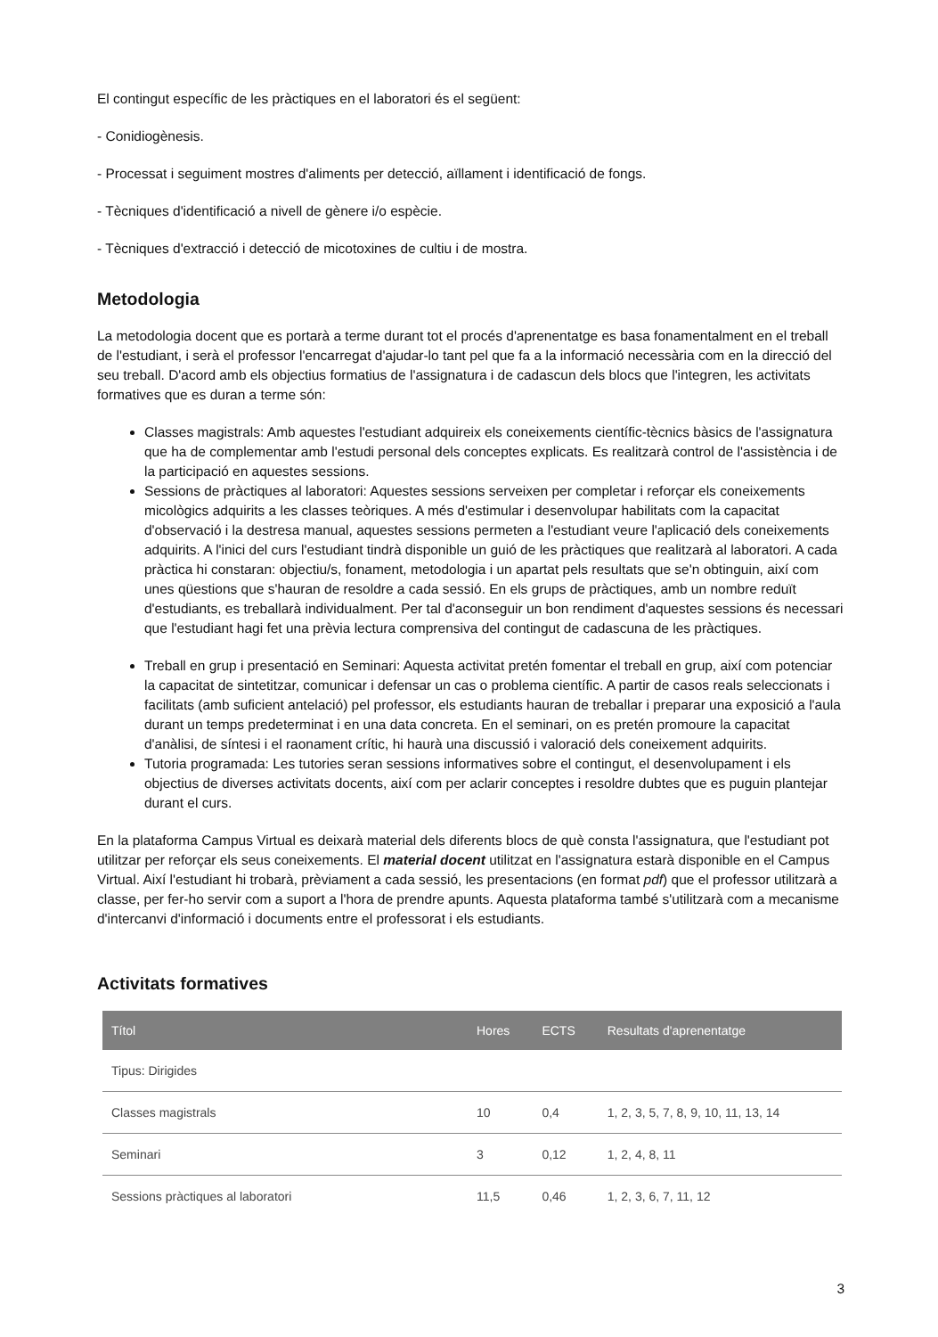El contingut específic de les pràctiques en el laboratori és el següent:
- Conidiogènesis.
- Processat i seguiment mostres d'aliments per detecció, aïllament i identificació de fongs.
- Tècniques d'identificació a nivell de gènere i/o espècie.
- Tècniques d'extracció i detecció de micotoxines de cultiu i de mostra.
Metodologia
La metodologia docent que es portarà a terme durant tot el procés d'aprenentatge es basa fonamentalment en el treball de l'estudiant, i serà el professor l'encarregat d'ajudar-lo tant pel que fa a la informació necessària com en la direcció del seu treball. D'acord amb els objectius formatius de l'assignatura i de cadascun dels blocs que l'integren, les activitats formatives que es duran a terme són:
Classes magistrals: Amb aquestes l'estudiant adquireix els coneixements científic-tècnics bàsics de l'assignatura que ha de complementar amb l'estudi personal dels conceptes explicats. Es realitzarà control de l'assistència i de la participació en aquestes sessions.
Sessions de pràctiques al laboratori: Aquestes sessions serveixen per completar i reforçar els coneixements micològics adquirits a les classes teòriques. A més d'estimular i desenvolupar habilitats com la capacitat d'observació i la destresa manual, aquestes sessions permeten a l'estudiant veure l'aplicació dels coneixements adquirits. A l'inici del curs l'estudiant tindrà disponible un guió de les pràctiques que realitzarà al laboratori. A cada pràctica hi constaran: objectiu/s, fonament, metodologia i un apartat pels resultats que se'n obtinguin, així com unes qüestions que s'hauran de resoldre a cada sessió. En els grups de pràctiques, amb un nombre reduït d'estudiants, es treballarà individualment. Per tal d'aconseguir un bon rendiment d'aquestes sessions és necessari que l'estudiant hagi fet una prèvia lectura comprensiva del contingut de cadascuna de les pràctiques.
Treball en grup i presentació en Seminari: Aquesta activitat pretén fomentar el treball en grup, així com potenciar la capacitat de sintetitzar, comunicar i defensar un cas o problema científic. A partir de casos reals seleccionats i facilitats (amb suficient antelació) pel professor, els estudiants hauran de treballar i preparar una exposició a l'aula durant un temps predeterminat i en una data concreta. En el seminari, on es pretén promoure la capacitat d'anàlisi, de síntesi i el raonament crític, hi haurà una discussió i valoració dels coneixement adquirits.
Tutoria programada: Les tutories seran sessions informatives sobre el contingut, el desenvolupament i els objectius de diverses activitats docents, així com per aclarir conceptes i resoldre dubtes que es puguin plantejar durant el curs.
En la plataforma Campus Virtual es deixarà material dels diferents blocs de què consta l'assignatura, que l'estudiant pot utilitzar per reforçar els seus coneixements. El material docent utilitzat en l'assignatura estarà disponible en el Campus Virtual. Així l'estudiant hi trobarà, prèviament a cada sessió, les presentacions (en format pdf) que el professor utilitzarà a classe, per fer-ho servir com a suport a l'hora de prendre apunts. Aquesta plataforma també s'utilitzarà com a mecanisme d'intercanvi d'informació i documents entre el professorat i els estudiants.
Activitats formatives
| Títol | Hores | ECTS | Resultats d'aprenentatge |
| --- | --- | --- | --- |
| Tipus: Dirigides | | | |
| Classes magistrals | 10 | 0,4 | 1, 2, 3, 5, 7, 8, 9, 10, 11, 13, 14 |
| Seminari | 3 | 0,12 | 1, 2, 4, 8, 11 |
| Sessions pràctiques al laboratori | 11,5 | 0,46 | 1, 2, 3, 6, 7, 11, 12 |
3